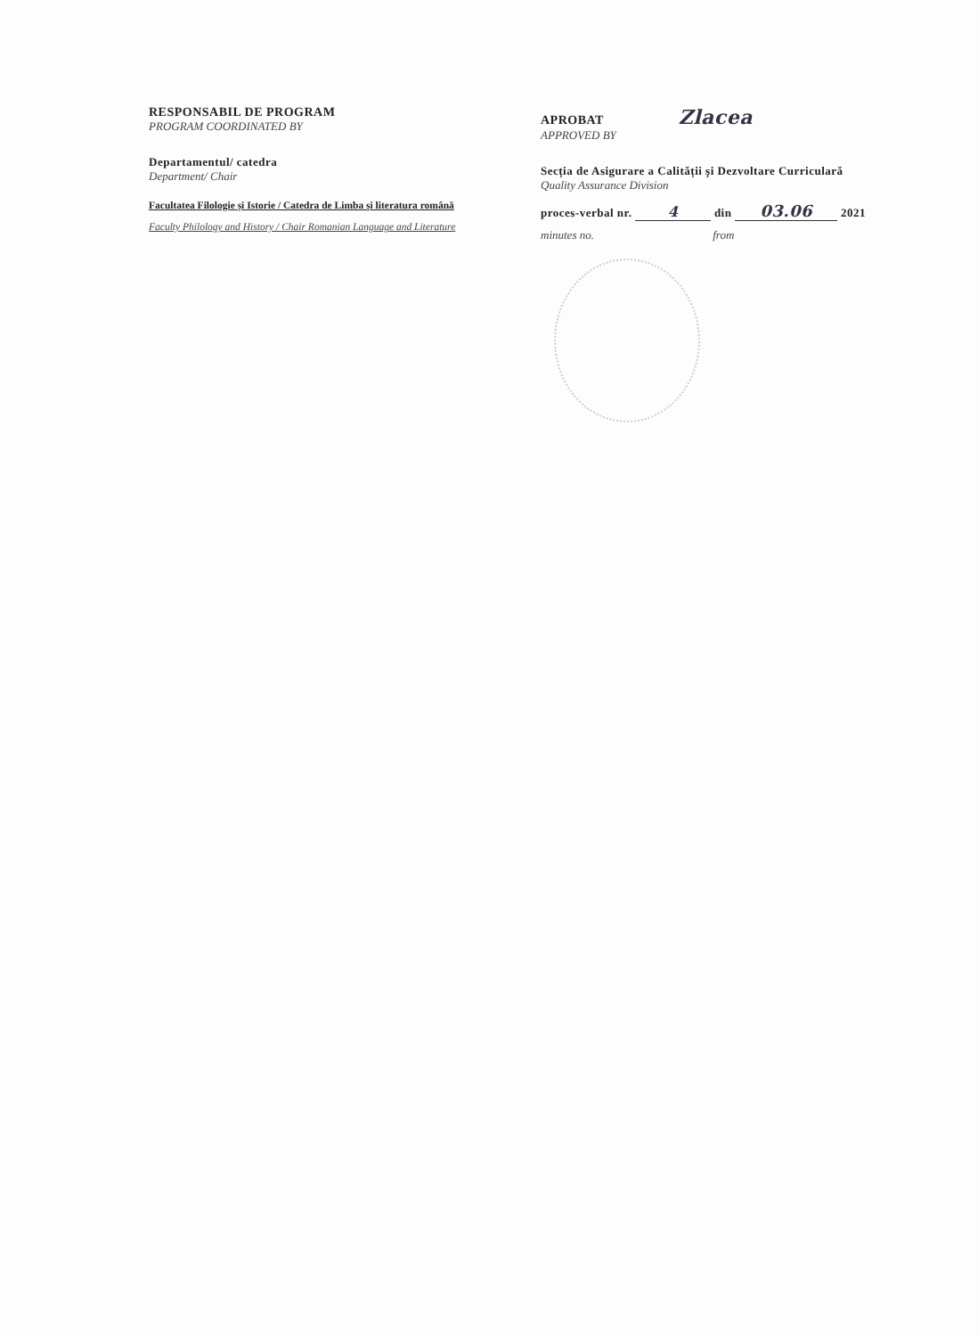RESPONSABIL DE PROGRAM
PROGRAM COORDINATED BY
Departamentul/ catedra
Department/ Chair
Facultatea Filologie și Istorie / Catedra de Limba și literatura română
Faculty Philology and History / Chair Romanian Language and Literature
APROBAT Zlacea
APPROVED BY
Secția de Asigurare a Calității și Dezvoltare Curriculară
Quality Assurance Division
proces-verbal nr. 4 din 03.06 2021
minutes no. from